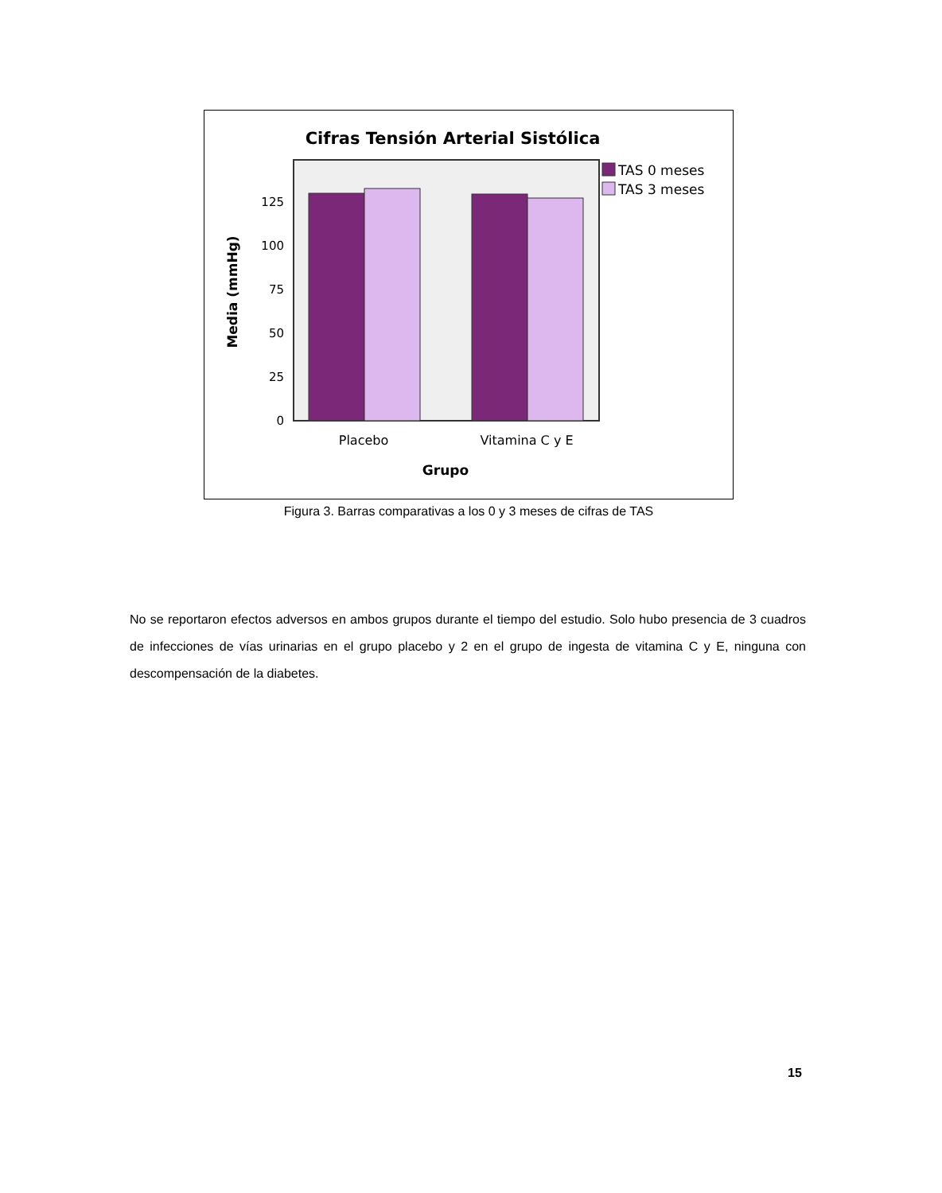Cifras Tensión Arterial Sistólica
0
25
50
75
100
125
Placebo
Vitamina C y E
Grupo
Media (mmHg)
TAS 0 meses
TAS 3 meses
Figura 3. Barras comparativas a los 0 y 3 meses de cifras de TAS
No se reportaron efectos adversos en ambos grupos durante el tiempo del estudio. Solo hubo presencia de 3 cuadros de infecciones de vías urinarias en el grupo placebo y 2 en el grupo de ingesta de vitamina C y E, ninguna con descompensación de la diabetes.
15